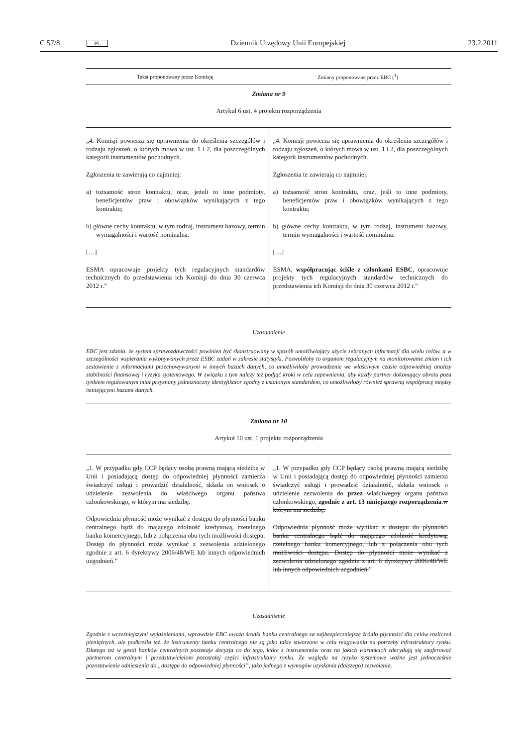C 57/8 PL Dziennik Urzędowy Unii Europejskiej 23.2.2011
| Tekst proponowany przez Komisję | Zmiany proponowane przez EBC (<sup>1</sup>) |
| --- | --- |
Zmiana nr 9
Artykuł 6 ust. 4 projektu rozporządzenia
| „4. Komisji powierza się uprawnienia do określenia szczegółów i rodzaju zgłoszeń, o których mowa w ust. 1 i 2, dla poszczególnych kategorii instrumentów pochodnych. Zgłoszenia te zawierają co najmniej: a) tożsamość stron kontraktu, oraz, jeżeli to inne podmioty, beneficjentów praw i obowiązków wynikających z tego kontraktu; b) główne cechy kontraktu, w tym rodzaj, instrument bazowy, termin wymagalności i wartość nominalna. […] ESMA opracowuje projekty tych regulacyjnych standardów technicznych do przedstawienia ich Komisji do dnia 30 czerwca 2012 r.” | „4. Komisji powierza się uprawnienia do określenia szczegółów i rodzaju zgłoszeń, o których mowa w ust. 1 i 2, dla poszczególnych kategorii instrumentów pochodnych. Zgłoszenia te zawierają co najmniej: a) tożsamość stron kontraktu, oraz, jeśli to inne podmioty, beneficjentów praw i obowiązków wynikających z tego kontraktu; b) główne cechy kontraktu, w tym rodzaj, instrument bazowy, termin wymagalności i wartość nominalna. […] ESMA, współpracując ściśle z członkami ESBC , opracowuje projekty tych regulacyjnych standardów technicznych do przedstawienia ich Komisji do dnia 30 czerwca 2012 r.” |
Uzasadnienie
EBC jest zdania, że system sprawozdawczości powinien być skonstruowany w sposób umożliwiający użycie zebranych informacji dla wielu celów, a w szczególności wspierania wykonywanych przez ESBC zadań w zakresie statystyki. Pozwoliłoby to organom regulacyjnym na monitorowanie zmian i ich zestawienie z informacjami przechowywanymi w innych bazach danych, co umożliwiłoby prowadzenie we właściwym czasie odpowiedniej analizy stabilności finansowej i ryzyka systemowego. W związku z tym należy też podjąć kroki w celu zapewnienia, aby każdy partner dokonujący obrotu poza tynkiem regulowanym miał przyznany jednoznaczny identyfikator zgodny z ustalonym standardem, co umożliwiłoby również sprawną współpracę między istniejącymi bazami danych.
Zmiana nr 10
Artykuł 10 ust. 1 projektu rozporządzenia
| „1. W przypadku gdy CCP będący osobą prawną mającą siedzibę w Unii i posiadającą dostęp do odpowiedniej płynności zamierza świadczyć usługi i prowadzić działalność, składa on wniosek o udzielenie zezwolenia do właściwego organu państwa członkowskiego, w którym ma siedzibę. Odpowiednia płynność może wynikać z dostępu do płynności banku centralnego bądź do mającego zdolność kredytową, rzetelnego banku komercyjnego, lub z połączenia obu tych możliwości dostępu. Dostęp do płynności może wynikać z zezwolenia udzielonego zgodnie z art. 6 dyrektywy 2006/48/WE lub innych odpowiednich uzgodnień.” | „1. W przypadku gdy CCP będący osobą prawną mającą siedzibę w Unii i posiadającą dostęp do odpowiedniej płynności zamierza świadczyć usługi i prowadzić działalność, składa wniosek o udzielenie zezwolenia do przez właściw ego y organ u państwa członkowskiego, zgodnie z art. 13 niniejszego rozporządzenia . w którym ma siedzibę. Odpowiednia płynność może wynikać z dostępu do płynności banku centralnego bądź do mającego zdolność kredytową, rzetelnego banku komercyjnego, lub z połączenia obu tych możliwości dostępu. Dostęp do płynności może wynikać z zezwolenia udzielonego zgodnie z art. 6 dyrektywy 2006/48/WE lub innych odpowiednich uzgodnień. ” |
Uzasadnienie
Zgodnie z wcześniejszymi wyjaśnieniami, wprawdzie EBC uważa środki banku centralnego za najbezpieczniejsze źródło płynności dla celów rozliczeń pieniężnych, ale podkreśla też, że instrumenty banku centralnego nie są jako takie stworzone w celu reagowania na potrzeby infrastruktury rynku. Dlatego też w gestii banków centralnych pozostaje decyzja co do tego, które z instrumentów oraz na jakich warunkach zdecydują się zaoferować partnerom centralnym i przedstawicielom pozostałej części infrastruktury rynku. Ze względu na ryzyko systemowe ważne jest jednocześnie pozostawienie odniesienia do „dostępu do odpowiedniej płynności”, jako jednego z wymogów uzyskania (dalszego) zezwolenia.